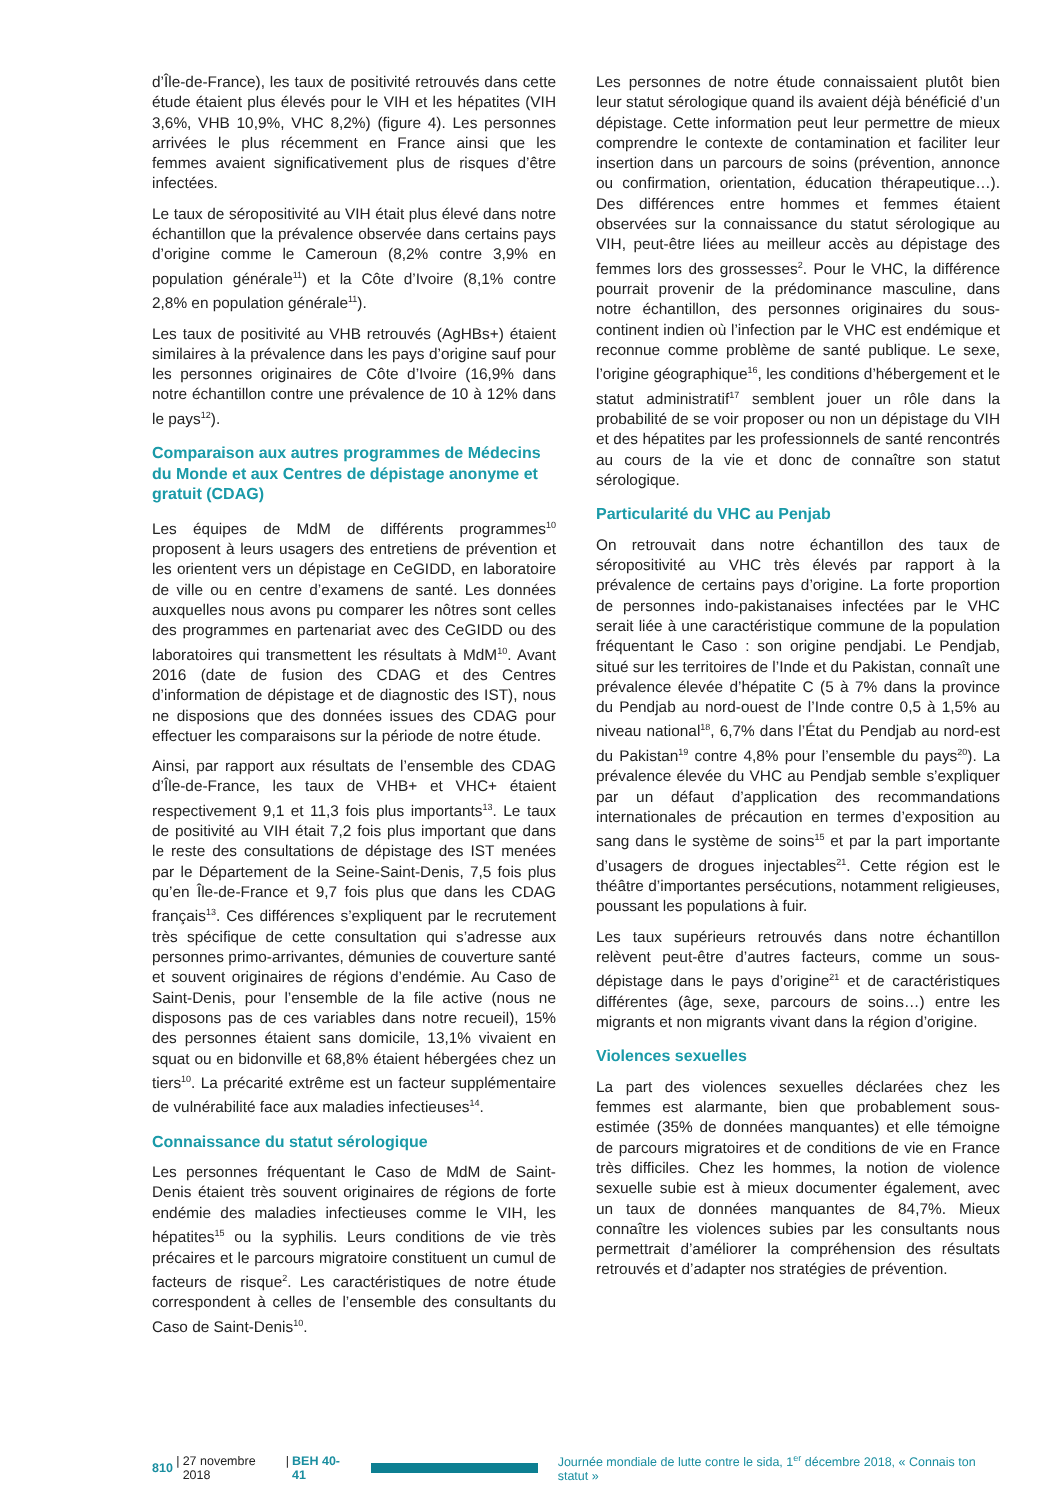d’Île-de-France), les taux de positivité retrouvés dans cette étude étaient plus élevés pour le VIH et les hépatites (VIH 3,6%, VHB 10,9%, VHC 8,2%) (figure 4). Les personnes arrivées le plus récemment en France ainsi que les femmes avaient significativement plus de risques d’être infectées.
Le taux de séropositivité au VIH était plus élevé dans notre échantillon que la prévalence observée dans certains pays d’origine comme le Cameroun (8,2% contre 3,9% en population générale<sup>11</sup>) et la Côte d’Ivoire (8,1% contre 2,8% en population générale<sup>11</sup>).
Les taux de positivité au VHB retrouvés (AgHBs+) étaient similaires à la prévalence dans les pays d’origine sauf pour les personnes originaires de Côte d’Ivoire (16,9% dans notre échantillon contre une prévalence de 10 à 12% dans le pays<sup>12</sup>).
Comparaison aux autres programmes de Médecins du Monde et aux Centres de dépistage anonyme et gratuit (CDAG)
Les équipes de MdM de différents programmes<sup>10</sup> proposent à leurs usagers des entretiens de prévention et les orientent vers un dépistage en CeGIDD, en laboratoire de ville ou en centre d’examens de santé. Les données auxquelles nous avons pu comparer les nôtres sont celles des programmes en partenariat avec des CeGIDD ou des laboratoires qui transmettent les résultats à MdM<sup>10</sup>. Avant 2016 (date de fusion des CDAG et des Centres d’information de dépistage et de diagnostic des IST), nous ne disposions que des données issues des CDAG pour effectuer les comparaisons sur la période de notre étude.
Ainsi, par rapport aux résultats de l’ensemble des CDAG d’Île-de-France, les taux de VHB+ et VHC+ étaient respectivement 9,1 et 11,3 fois plus importants<sup>13</sup>. Le taux de positivité au VIH était 7,2 fois plus important que dans le reste des consultations de dépistage des IST menées par le Département de la Seine-Saint-Denis, 7,5 fois plus qu’en Île-de-France et 9,7 fois plus que dans les CDAG français<sup>13</sup>. Ces différences s’expliquent par le recrutement très spécifique de cette consultation qui s’adresse aux personnes primo-arrivantes, démunies de couverture santé et souvent originaires de régions d’endémie. Au Caso de Saint-Denis, pour l’ensemble de la file active (nous ne disposons pas de ces variables dans notre recueil), 15% des personnes étaient sans domicile, 13,1% vivaient en squat ou en bidonville et 68,8% étaient hébergées chez un tiers<sup>10</sup>. La précarité extrême est un facteur supplémentaire de vulnérabilité face aux maladies infectieuses<sup>14</sup>.
Connaissance du statut sérologique
Les personnes fréquentant le Caso de MdM de Saint-Denis étaient très souvent originaires de régions de forte endémie des maladies infectieuses comme le VIH, les hépatites<sup>15</sup> ou la syphilis. Leurs conditions de vie très précaires et le parcours migratoire constituent un cumul de facteurs de risque<sup>2</sup>. Les caractéristiques de notre étude correspondent à celles de l’ensemble des consultants du Caso de Saint-Denis<sup>10</sup>.
Les personnes de notre étude connaissaient plutôt bien leur statut sérologique quand ils avaient déjà bénéficié d’un dépistage. Cette information peut leur permettre de mieux comprendre le contexte de contamination et faciliter leur insertion dans un parcours de soins (prévention, annonce ou confirmation, orientation, éducation thérapeutique…). Des différences entre hommes et femmes étaient observées sur la connaissance du statut sérologique au VIH, peut-être liées au meilleur accès au dépistage des femmes lors des grossesses<sup>2</sup>. Pour le VHC, la différence pourrait provenir de la prédominance masculine, dans notre échantillon, des personnes originaires du sous-continent indien où l’infection par le VHC est endémique et reconnue comme problème de santé publique. Le sexe, l’origine géographique<sup>16</sup>, les conditions d’hébergement et le statut administratif<sup>17</sup> semblent jouer un rôle dans la probabilité de se voir proposer ou non un dépistage du VIH et des hépatites par les professionnels de santé rencontrés au cours de la vie et donc de connaître son statut sérologique.
Particularité du VHC au Penjab
On retrouvait dans notre échantillon des taux de séropositivité au VHC très élevés par rapport à la prévalence de certains pays d’origine. La forte proportion de personnes indo-pakistanaises infectées par le VHC serait liée à une caractéristique commune de la population fréquentant le Caso : son origine pendjabi. Le Pendjab, situé sur les territoires de l’Inde et du Pakistan, connaît une prévalence élevée d’hépatite C (5 à 7% dans la province du Pendjab au nord-ouest de l’Inde contre 0,5 à 1,5% au niveau national<sup>18</sup>, 6,7% dans l’État du Pendjab au nord-est du Pakistan<sup>19</sup> contre 4,8% pour l’ensemble du pays<sup>20</sup>). La prévalence élevée du VHC au Pendjab semble s’expliquer par un défaut d’application des recommandations internationales de précaution en termes d’exposition au sang dans le système de soins<sup>15</sup> et par la part importante d’usagers de drogues injectables<sup>21</sup>. Cette région est le théâtre d’importantes persécutions, notamment religieuses, poussant les populations à fuir.
Les taux supérieurs retrouvés dans notre échantillon relèvent peut-être d’autres facteurs, comme un sous-dépistage dans le pays d’origine<sup>21</sup> et de caractéristiques différentes (âge, sexe, parcours de soins…) entre les migrants et non migrants vivant dans la région d’origine.
Violences sexuelles
La part des violences sexuelles déclarées chez les femmes est alarmante, bien que probablement sous-estimée (35% de données manquantes) et elle témoigne de parcours migratoires et de conditions de vie en France très difficiles. Chez les hommes, la notion de violence sexuelle subie est à mieux documenter également, avec un taux de données manquantes de 84,7%. Mieux connaître les violences subies par les consultants nous permettrait d’améliorer la compréhension des résultats retrouvés et d’adapter nos stratégies de prévention.
810 | 27 novembre 2018 | BEH 40-41
Journée mondiale de lutte contre le sida, 1<sup>er</sup> décembre 2018, « Connais ton statut »